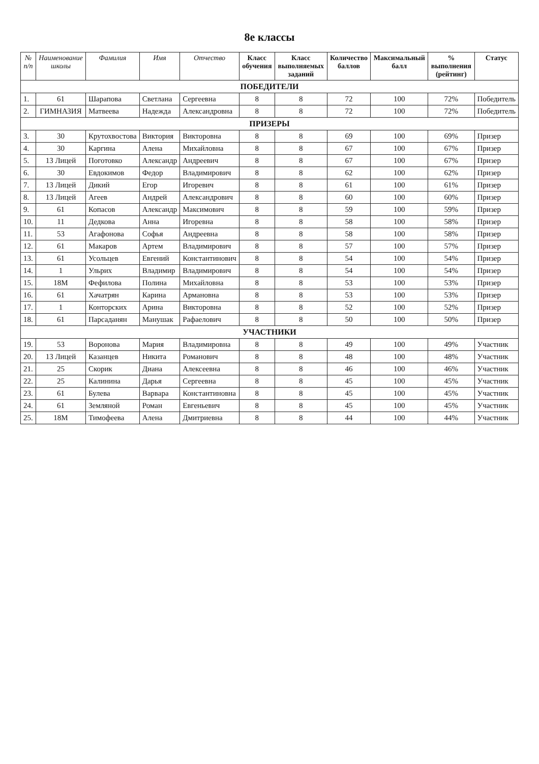8е классы
| № п/п | Наименование школы | Фамилия | Имя | Отчество | Класс обучения | Класс выполняемых заданий | Количество баллов | Максимальный балл | % выполнения (рейтинг) | Статус |
| --- | --- | --- | --- | --- | --- | --- | --- | --- | --- | --- |
| ПОБЕДИТЕЛИ | | | | | | | | | | |
| 1. | 61 | Шарапова | Светлана | Сергеевна | 8 | 8 | 72 | 100 | 72% | Победитель |
| 2. | ГИМНАЗИЯ | Матвеева | Надежда | Александровна | 8 | 8 | 72 | 100 | 72% | Победитель |
| ПРИЗЕРЫ | | | | | | | | | | |
| 3. | 30 | Крутохвостова | Виктория | Викторовна | 8 | 8 | 69 | 100 | 69% | Призер |
| 4. | 30 | Каргина | Алена | Михайловна | 8 | 8 | 67 | 100 | 67% | Призер |
| 5. | 13 Лицей | Поготовко | Александр | Андреевич | 8 | 8 | 67 | 100 | 67% | Призер |
| 6. | 30 | Евдокимов | Федор | Владимирович | 8 | 8 | 62 | 100 | 62% | Призер |
| 7. | 13 Лицей | Дикий | Егор | Игоревич | 8 | 8 | 61 | 100 | 61% | Призер |
| 8. | 13 Лицей | Агеев | Андрей | Александрович | 8 | 8 | 60 | 100 | 60% | Призер |
| 9. | 61 | Копасов | Александр | Максимович | 8 | 8 | 59 | 100 | 59% | Призер |
| 10. | 11 | Дедкова | Анна | Игоревна | 8 | 8 | 58 | 100 | 58% | Призер |
| 11. | 53 | Агафонова | Софья | Андреевна | 8 | 8 | 58 | 100 | 58% | Призер |
| 12. | 61 | Макаров | Артем | Владимирович | 8 | 8 | 57 | 100 | 57% | Призер |
| 13. | 61 | Усольцев | Евгений | Константинович | 8 | 8 | 54 | 100 | 54% | Призер |
| 14. | 1 | Ульрих | Владимир | Владимирович | 8 | 8 | 54 | 100 | 54% | Призер |
| 15. | 18М | Фефилова | Полина | Михайловна | 8 | 8 | 53 | 100 | 53% | Призер |
| 16. | 61 | Хачатрян | Карина | Армановна | 8 | 8 | 53 | 100 | 53% | Призер |
| 17. | 1 | Конторских | Арина | Викторовна | 8 | 8 | 52 | 100 | 52% | Призер |
| 18. | 61 | Парсаданян | Манушак | Рафаелович | 8 | 8 | 50 | 100 | 50% | Призер |
| УЧАСТНИКИ | | | | | | | | | | |
| 19. | 53 | Воронова | Мария | Владимировна | 8 | 8 | 49 | 100 | 49% | Участник |
| 20. | 13 Лицей | Казанцев | Никита | Романович | 8 | 8 | 48 | 100 | 48% | Участник |
| 21. | 25 | Скорик | Диана | Алексеевна | 8 | 8 | 46 | 100 | 46% | Участник |
| 22. | 25 | Калинина | Дарья | Сергеевна | 8 | 8 | 45 | 100 | 45% | Участник |
| 23. | 61 | Булева | Варвара | Константиновна | 8 | 8 | 45 | 100 | 45% | Участник |
| 24. | 61 | Земляной | Роман | Евгеньевич | 8 | 8 | 45 | 100 | 45% | Участник |
| 25. | 18М | Тимофеева | Алена | Дмитриевна | 8 | 8 | 44 | 100 | 44% | Участник |